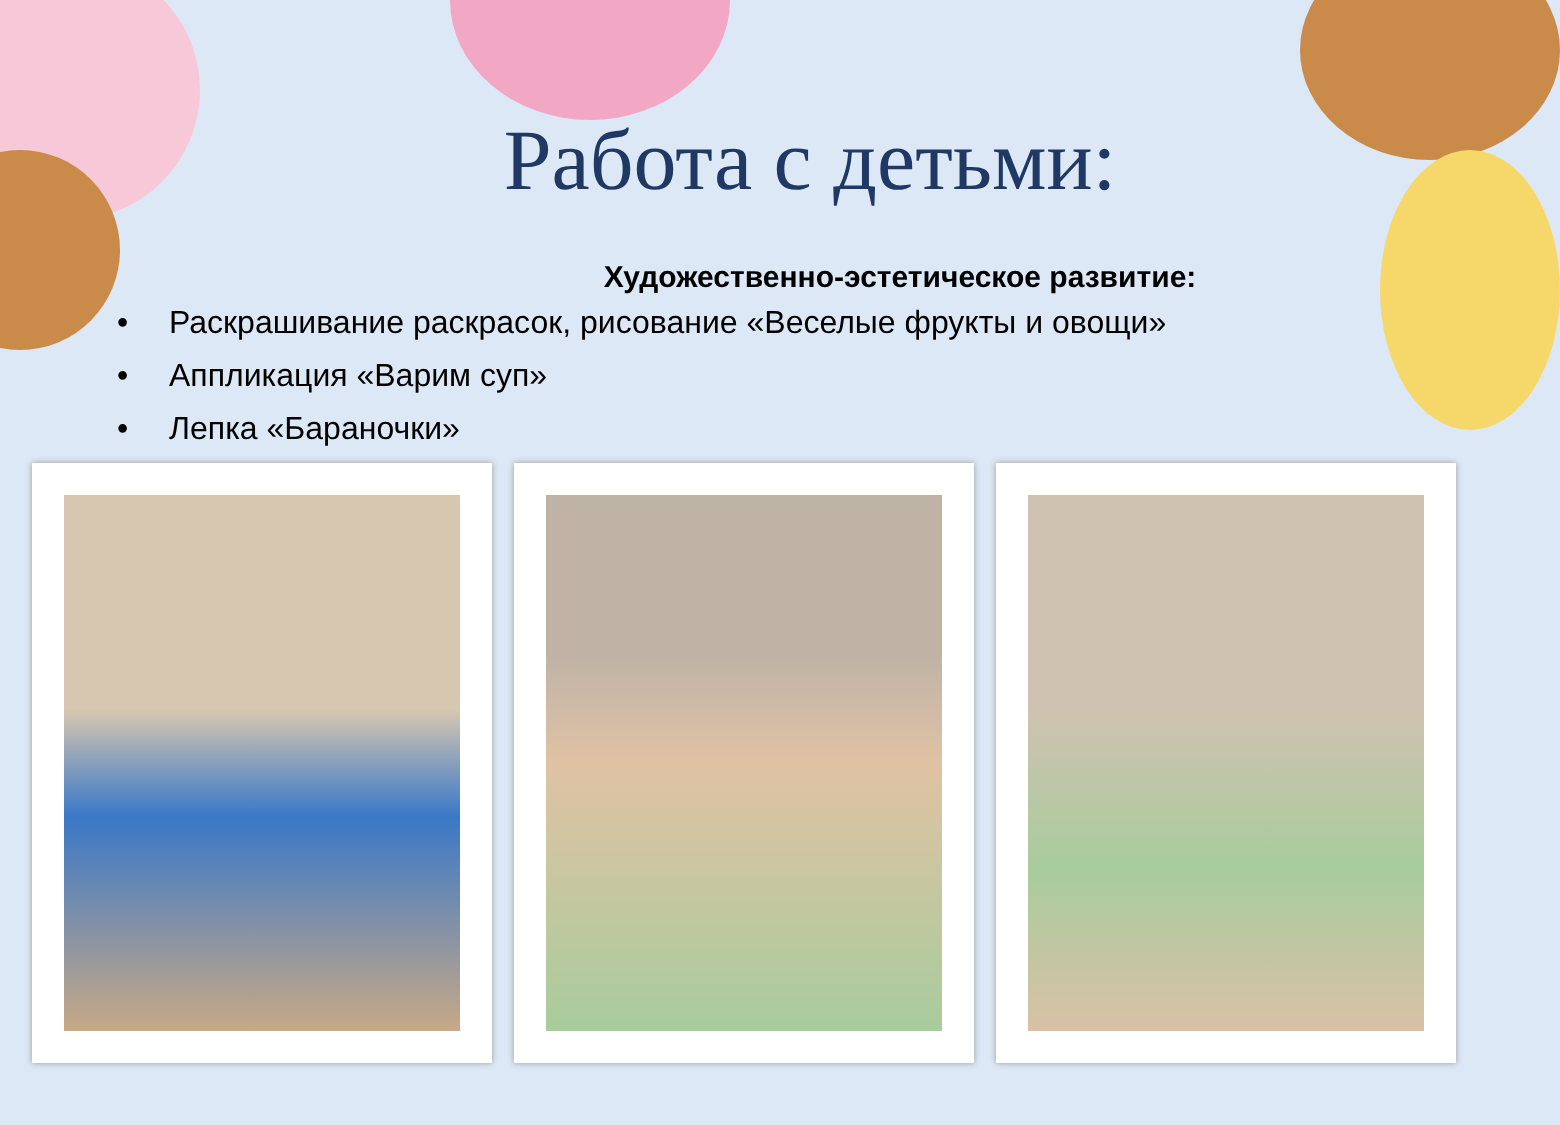Работа с детьми:
Художественно-эстетическое развитие:
• Раскрашивание раскрасок, рисование «Веселые фрукты и овощи»
• Аппликация «Варим суп»
• Лепка «Бараночки»